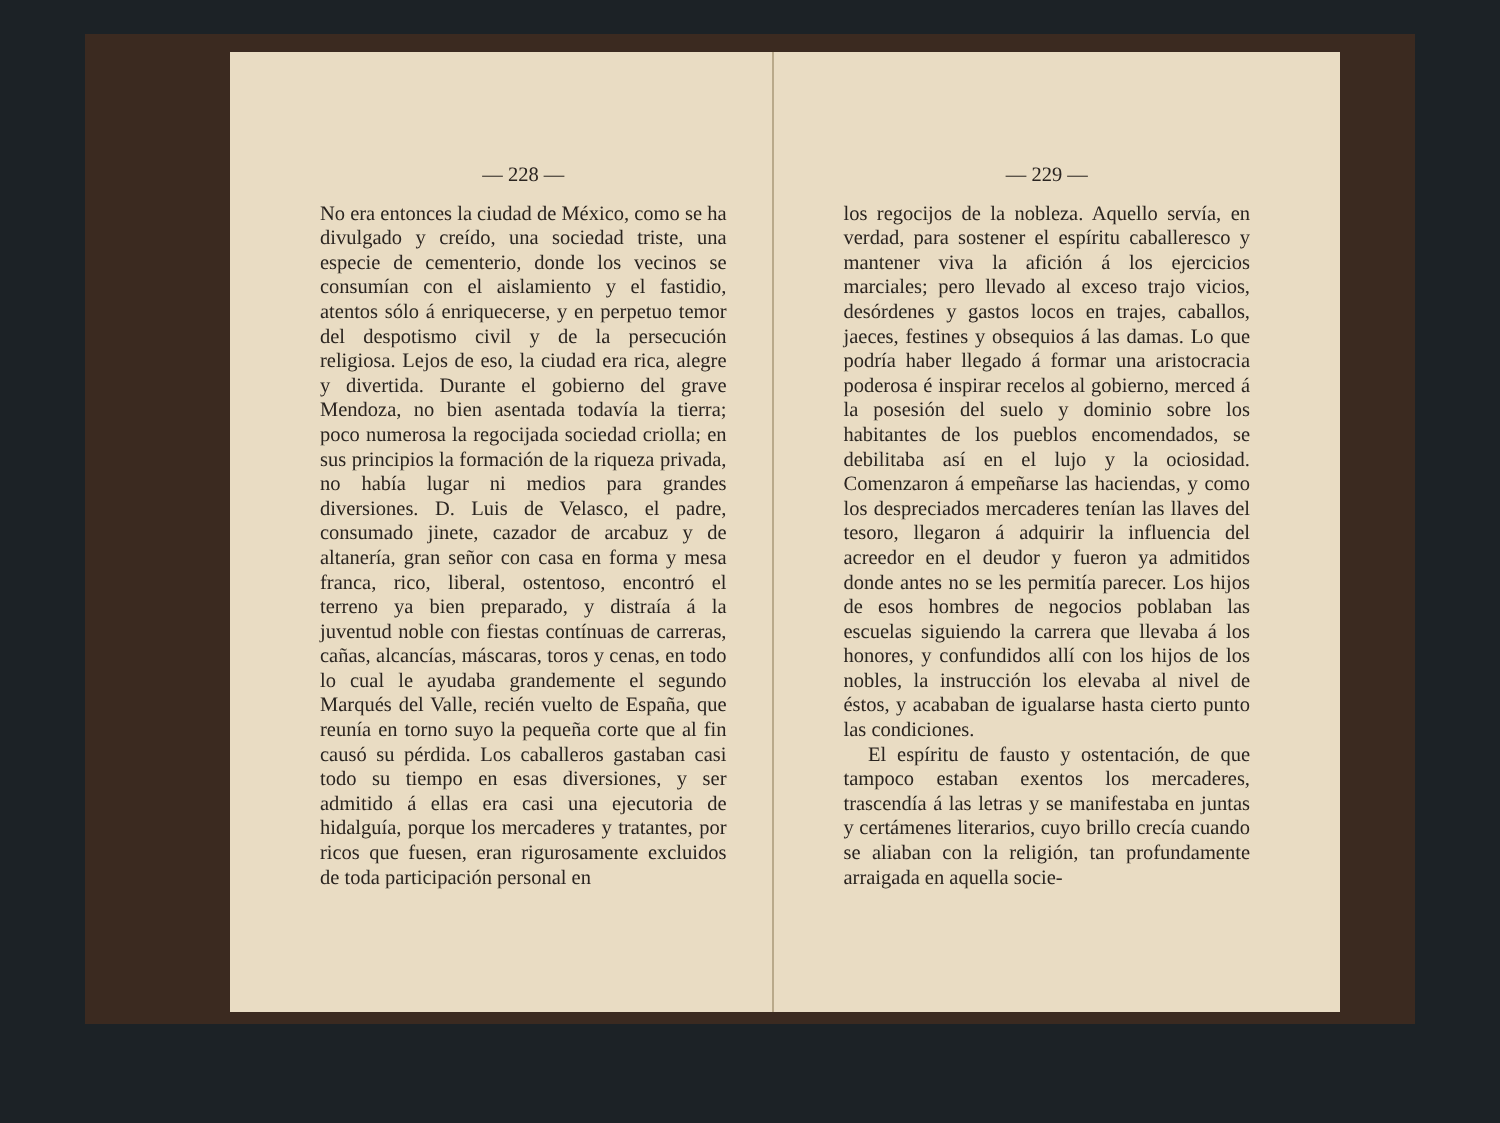— 228 —
No era entonces la ciudad de México, como se ha divulgado y creído, una sociedad triste, una especie de cementerio, donde los vecinos se consumían con el aislamiento y el fastidio, atentos sólo á enriquecerse, y en perpetuo temor del despotismo civil y de la persecución religiosa. Lejos de eso, la ciudad era rica, alegre y divertida. Durante el gobierno del grave Mendoza, no bien asentada todavía la tierra; poco numerosa la regocijada sociedad criolla; en sus principios la formación de la riqueza privada, no había lugar ni medios para grandes diversiones. D. Luis de Velasco, el padre, consumado jinete, cazador de arcabuz y de altanería, gran señor con casa en forma y mesa franca, rico, liberal, ostentoso, encontró el terreno ya bien preparado, y distraía á la juventud noble con fiestas contínuas de carreras, cañas, alcancías, máscaras, toros y cenas, en todo lo cual le ayudaba grandemente el segundo Marqués del Valle, recién vuelto de España, que reunía en torno suyo la pequeña corte que al fin causó su pérdida. Los caballeros gastaban casi todo su tiempo en esas diversiones, y ser admitido á ellas era casi una ejecutoria de hidalguía, porque los mercaderes y tratantes, por ricos que fuesen, eran rigurosamente excluidos de toda participación personal en
— 229 —
los regocijos de la nobleza. Aquello servía, en verdad, para sostener el espíritu caballeresco y mantener viva la afición á los ejercicios marciales; pero llevado al exceso trajo vicios, desórdenes y gastos locos en trajes, caballos, jaeces, festines y obsequios á las damas. Lo que podría haber llegado á formar una aristocracia poderosa é inspirar recelos al gobierno, merced á la posesión del suelo y dominio sobre los habitantes de los pueblos encomendados, se debilitaba así en el lujo y la ociosidad. Comenzaron á empeñarse las haciendas, y como los despreciados mercaderes tenían las llaves del tesoro, llegaron á adquirir la influencia del acreedor en el deudor y fueron ya admitidos donde antes no se les permitía parecer. Los hijos de esos hombres de negocios poblaban las escuelas siguiendo la carrera que llevaba á los honores, y confundidos allí con los hijos de los nobles, la instrucción los elevaba al nivel de éstos, y acababan de igualarse hasta cierto punto las condiciones.
El espíritu de fausto y ostentación, de que tampoco estaban exentos los mercaderes, trascendía á las letras y se manifestaba en juntas y certámenes literarios, cuyo brillo crecía cuando se aliaban con la religión, tan profundamente arraigada en aquella socie-